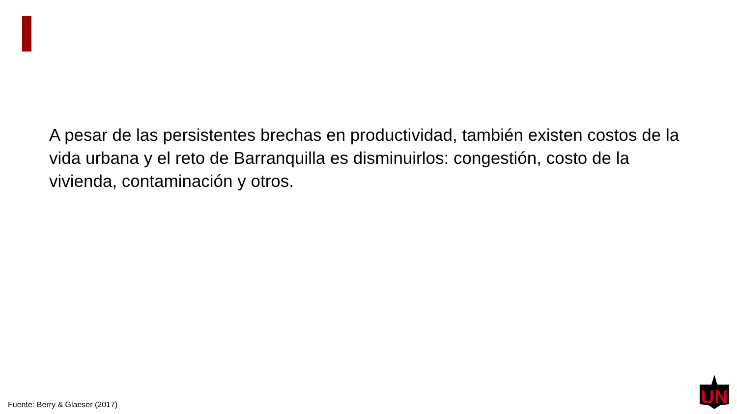A pesar de las persistentes brechas en productividad, también existen costos de la vida urbana y el reto de Barranquilla es disminuirlos: congestión, costo de la vivienda, contaminación y otros.
Fuente: Berry & Glaeser (2017)
UN